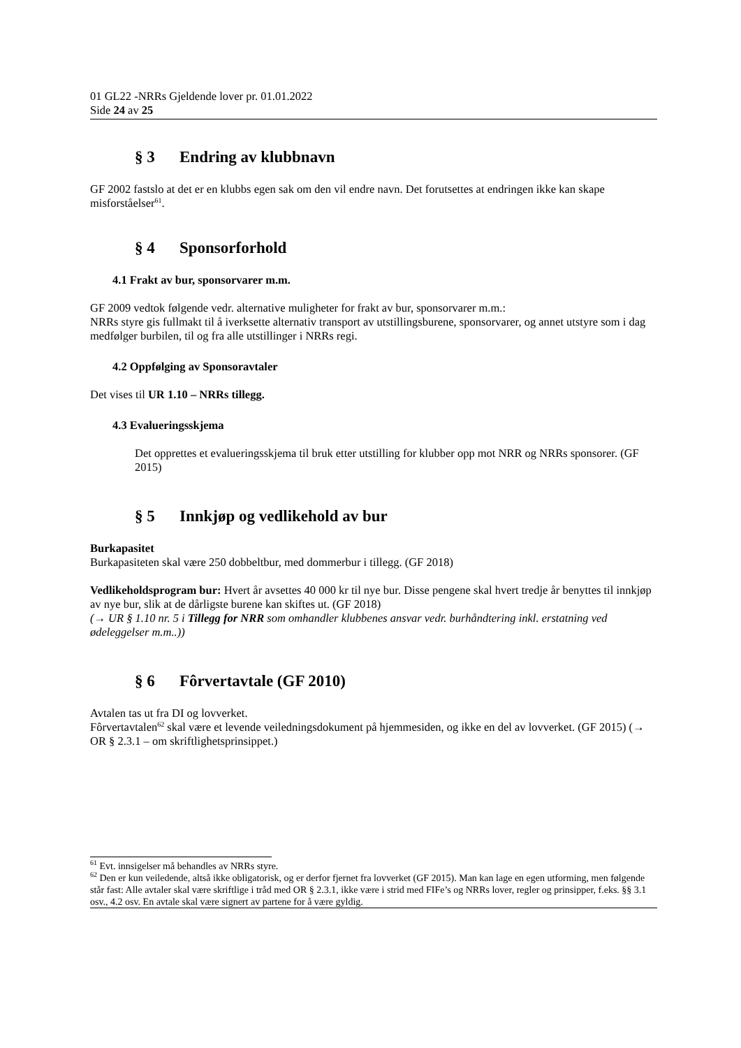01 GL22 -NRRs Gjeldende lover pr. 01.01.2022
Side 24 av 25
§ 3 Endring av klubbnavn
GF 2002 fastslo at det er en klubbs egen sak om den vil endre navn. Det forutsettes at endringen ikke kan skape misforståelser<sup>61</sup>.
§ 4 Sponsorforhold
4.1 Frakt av bur, sponsorvarer m.m.
GF 2009 vedtok følgende vedr. alternative muligheter for frakt av bur, sponsorvarer m.m.:
NRRs styre gis fullmakt til å iverksette alternativ transport av utstillingsburene, sponsorvarer, og annet utstyre som i dag medfølger burbilen, til og fra alle utstillinger i NRRs regi.
4.2 Oppfølging av Sponsoravtaler
Det vises til UR 1.10 – NRRs tillegg.
4.3 Evalueringsskjema
Det opprettes et evalueringsskjema til bruk etter utstilling for klubber opp mot NRR og NRRs sponsorer. (GF 2015)
§ 5 Innkjøp og vedlikehold av bur
Burkapasitet
Burkapasiteten skal være 250 dobbeltbur, med dommerbur i tillegg. (GF 2018)
Vedlikeholdsprogram bur: Hvert år avsettes 40 000 kr til nye bur. Disse pengene skal hvert tredje år benyttes til innkjøp av nye bur, slik at de dårligste burene kan skiftes ut. (GF 2018)
(→ UR § 1.10 nr. 5 i Tillegg for NRR som omhandler klubbenes ansvar vedr. burhåndtering inkl. erstatning ved ødeleggelser m.m..))
§ 6 Fôrvertavtale (GF 2010)
Avtalen tas ut fra DI og lovverket.
Fôrvertavtalen<sup>62</sup> skal være et levende veiledningsdokument på hjemmesiden, og ikke en del av lovverket. (GF 2015) (→ OR § 2.3.1 – om skriftlighetsprinsippet.)
<sup>61</sup> Evt. innsigelser må behandles av NRRs styre.
<sup>62</sup> Den er kun veiledende, altså ikke obligatorisk, og er derfor fjernet fra lovverket (GF 2015). Man kan lage en egen utforming, men følgende står fast: Alle avtaler skal være skriftlige i tråd med OR § 2.3.1, ikke være i strid med FIFe’s og NRRs lover, regler og prinsipper, f.eks. §§ 3.1 osv., 4.2 osv. En avtale skal være signert av partene for å være gyldig.